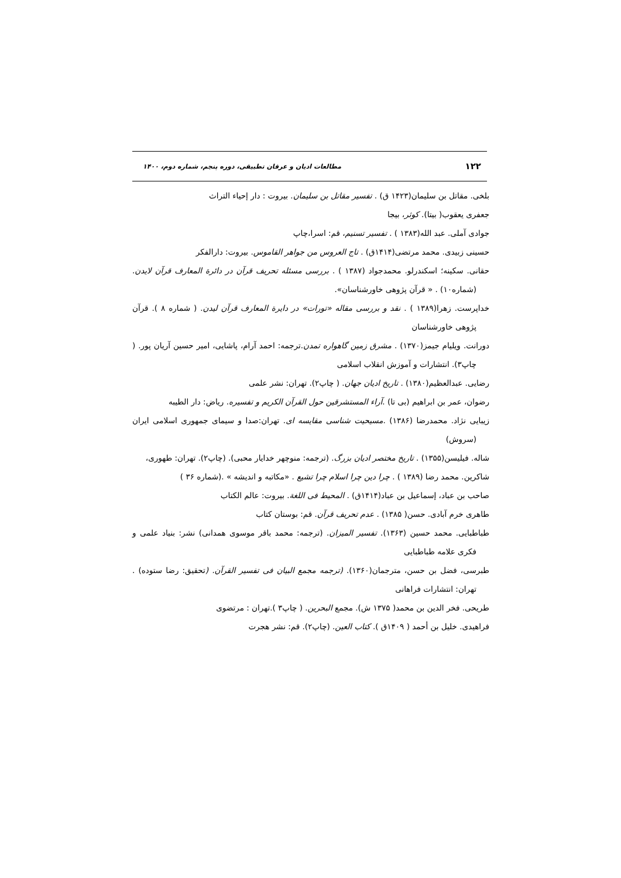۱۲۲ مطالعات ادیان و عرفان تطبیقی، دوره پنجم، شماره دوم، ۱۴۰۰
بلخی. مقاتل بن سلیمان(۱۴۲۳ ق) . تفسیر مقاتل بن سلیمان. بیروت : دار إحیاء التراث
جعفری یعقوب( بیتا). کوثر، بیجا
جوادی آملی. عبد الله(۱۳۸۳ ) . تفسیر تسنیم، قم: اسرا،چاپ
حسینی زبیدی. محمد مرتضی(۱۴۱۴ق) . تاج العروس من جواهر القاموس. بیروت: دارالفکر
حقانی. سکینه؛ اسکندرلو. محمدجواد (۱۳۸۷ ) . بررسی مسئله تحریف قرآن در دائرة المعارف قرآن لایدن. (شماره۱۰) . « قرآن پژوهی خاورشناسان».
خداپرست. زهرا(۱۳۸۹ ) . نقد و بررسی مقاله «تورات» در دایرة المعارف قرآن لیدن. ( شماره ۸ ). قرآن پژوهی خاورشناسان
دورانت. ویلیام جیمز(۱۳۷۰) . مشرق زمین گاهواره تمدن.ترجمه: احمد آرام، پاشایی، امیر حسین آریان پور. ( چاپ۳). انتشارات و آموزش انقلاب اسلامی
رضایی. عبدالعظیم(۱۳۸۰) . تاریخ ادیان جهان. ( چاپ۲). تهران: نشر علمی
رضوان، عمر بن ابراهیم (بی تا) .آراء المستشرقین حول القرآن الکریم و تفسیره. ریاض: دار الطیبه
زیبایی نژاد. محمدرضا (۱۳۸۶) .مسیحیت شناسی مقایسه ای. تهران:صدا و سیمای جمهوری اسلامی ایران (سروش)
شاله. فیلیسن(۱۳۵۵) . تاریخ مختصر ادیان بزرگ. (ترجمه: منوچهر خدایار محبی). (چاپ۲). تهران: طهوری،
شاکرین. محمد رضا (۱۳۸۹ ) . چرا دین چرا اسلام چرا تشیع . «مکاتبه و اندیشه » .(شماره ۳۶ )
صاحب بن عباد، إسماعیل بن عباد(۱۴۱۴ق) . المحیط فی اللغة. بیروت: عالم الکتاب
طاهری خرم آبادی. حسن( ۱۳۸۵) . عدم تحریف قرآن. قم: بوستان کتاب
طباطبایی. محمد حسین (۱۳۶۳). تفسیر المیزان. (ترجمه: محمد باقر موسوی همدانی) نشر: بنیاد علمی و فکری علامه طباطبایی
طبرسی، فضل بن حسن، مترجمان(۱۳۶۰). (ترجمه مجمع البیان فی تفسیر القرآن. (تحقیق: رضا ستوده) . تهران: انتشارات فراهانی
طریحی. فخر الدین بن محمد( ۱۳۷۵ ش). مجمع البحرین. ( چاپ۳ ).تهران : مرتضوی
فراهیدی. خلیل بن أحمد ( ۱۴۰۹ق ). کتاب العین. (چاپ۲). قم: نشر هجرت